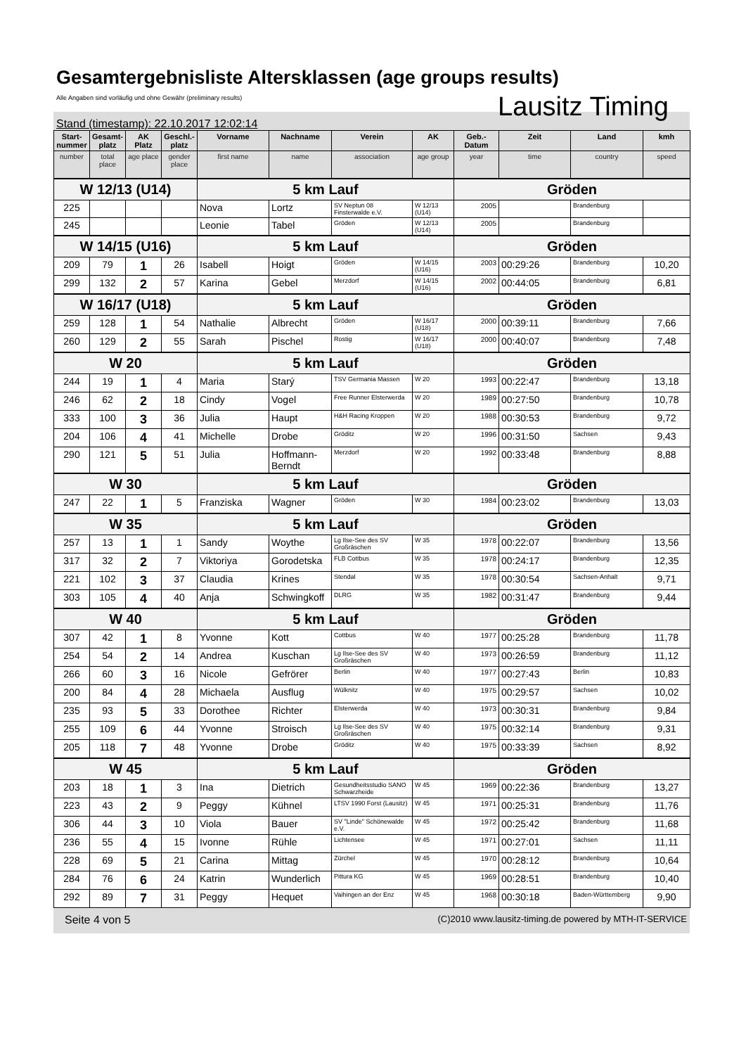Gesamtergebnisliste Altersklassen (age groups results)
Alle Angaben sind vorläufig und ohne Gewähr (preliminary results)
Lausitz Timing
Stand (timestamp): 22.10.2017 12:02:14
| Start-nummer | Gesamt-platz | AK Platz | Geschl.-platz | Vorname | Nachname | Verein | AK | Geb.-Datum | Zeit | Land | kmh |
| --- | --- | --- | --- | --- | --- | --- | --- | --- | --- | --- | --- |
| number | total place | age place | gender place | first name | name | association | age group | year | time | country | speed |
| W 12/13 (U14) | | | | 5 km Lauf | | | | Gröden | | | |
| 225 | | | | Nova | Lortz | SV Neptun 08 Finsterwalde e.V. | W 12/13 (U14) | 2005 | | Brandenburg | |
| 245 | | | | Leonie | Tabel | Gröden | W 12/13 (U14) | 2005 | | Brandenburg | |
| W 14/15 (U16) | | | | 5 km Lauf | | | | Gröden | | | |
| 209 | 79 | 1 | 26 | Isabell | Hoigt | Gröden | W 14/15 (U16) | 2003 | 00:29:26 | Brandenburg | 10,20 |
| 299 | 132 | 2 | 57 | Karina | Gebel | Merzdorf | W 14/15 (U16) | 2002 | 00:44:05 | Brandenburg | 6,81 |
| W 16/17 (U18) | | | | 5 km Lauf | | | | Gröden | | | |
| 259 | 128 | 1 | 54 | Nathalie | Albrecht | Gröden | W 16/17 (U18) | 2000 | 00:39:11 | Brandenburg | 7,66 |
| 260 | 129 | 2 | 55 | Sarah | Pischel | Rostig | W 16/17 (U18) | 2000 | 00:40:07 | Brandenburg | 7,48 |
| W 20 | | | | 5 km Lauf | | | | Gröden | | | |
| 244 | 19 | 1 | 4 | Maria | Starý | TSV Germania Massen | W 20 | 1993 | 00:22:47 | Brandenburg | 13,18 |
| 246 | 62 | 2 | 18 | Cindy | Vogel | Free Runner Elsterwerda | W 20 | 1989 | 00:27:50 | Brandenburg | 10,78 |
| 333 | 100 | 3 | 36 | Julia | Haupt | H&H Racing Kroppen | W 20 | 1988 | 00:30:53 | Brandenburg | 9,72 |
| 204 | 106 | 4 | 41 | Michelle | Drobe | Gröditz | W 20 | 1996 | 00:31:50 | Sachsen | 9,43 |
| 290 | 121 | 5 | 51 | Julia | Hoffmann-Berndt | Merzdorf | W 20 | 1992 | 00:33:48 | Brandenburg | 8,88 |
| W 30 | | | | 5 km Lauf | | | | Gröden | | | |
| 247 | 22 | 1 | 5 | Franziska | Wagner | Gröden | W 30 | 1984 | 00:23:02 | Brandenburg | 13,03 |
| W 35 | | | | 5 km Lauf | | | | Gröden | | | |
| 257 | 13 | 1 | 1 | Sandy | Woythe | Lg Ilse-See des SV Großräschen | W 35 | 1978 | 00:22:07 | Brandenburg | 13,56 |
| 317 | 32 | 2 | 7 | Viktoriya | Gorodetska | FLB Cottbus | W 35 | 1978 | 00:24:17 | Brandenburg | 12,35 |
| 221 | 102 | 3 | 37 | Claudia | Krines | Stendal | W 35 | 1978 | 00:30:54 | Sachsen-Anhalt | 9,71 |
| 303 | 105 | 4 | 40 | Anja | Schwingkoff | DLRG | W 35 | 1982 | 00:31:47 | Brandenburg | 9,44 |
| W 40 | | | | 5 km Lauf | | | | Gröden | | | |
| 307 | 42 | 1 | 8 | Yvonne | Kott | Cottbus | W 40 | 1977 | 00:25:28 | Brandenburg | 11,78 |
| 254 | 54 | 2 | 14 | Andrea | Kuschan | Lg Ilse-See des SV Großräschen | W 40 | 1973 | 00:26:59 | Brandenburg | 11,12 |
| 266 | 60 | 3 | 16 | Nicole | Gefrörer | Berlin | W 40 | 1977 | 00:27:43 | Berlin | 10,83 |
| 200 | 84 | 4 | 28 | Michaela | Ausflug | Wülknitz | W 40 | 1975 | 00:29:57 | Sachsen | 10,02 |
| 235 | 93 | 5 | 33 | Dorothee | Richter | Elsterwerda | W 40 | 1973 | 00:30:31 | Brandenburg | 9,84 |
| 255 | 109 | 6 | 44 | Yvonne | Stroisch | Lg Ilse-See des SV Großräschen | W 40 | 1975 | 00:32:14 | Brandenburg | 9,31 |
| 205 | 118 | 7 | 48 | Yvonne | Drobe | Gröditz | W 40 | 1975 | 00:33:39 | Sachsen | 8,92 |
| W 45 | | | | 5 km Lauf | | | | Gröden | | | |
| 203 | 18 | 1 | 3 | Ina | Dietrich | Gesundheitsstudio SANO Schwarzheide | W 45 | 1969 | 00:22:36 | Brandenburg | 13,27 |
| 223 | 43 | 2 | 9 | Peggy | Kühnel | LTSV 1990 Forst (Lausitz) | W 45 | 1971 | 00:25:31 | Brandenburg | 11,76 |
| 306 | 44 | 3 | 10 | Viola | Bauer | SV "Linde" Schönewalde e.V. | W 45 | 1972 | 00:25:42 | Brandenburg | 11,68 |
| 236 | 55 | 4 | 15 | Ivonne | Rühle | Lichtensee | W 45 | 1971 | 00:27:01 | Sachsen | 11,11 |
| 228 | 69 | 5 | 21 | Carina | Mittag | Zürchel | W 45 | 1970 | 00:28:12 | Brandenburg | 10,64 |
| 284 | 76 | 6 | 24 | Katrin | Wunderlich | Pittura KG | W 45 | 1969 | 00:28:51 | Brandenburg | 10,40 |
| 292 | 89 | 7 | 31 | Peggy | Hequet | Vaihingen an der Enz | W 45 | 1968 | 00:30:18 | Baden-Württemberg | 9,90 |
Seite 4 von 5 (C)2010 www.lausitz-timing.de powered by MTH-IT-SERVICE